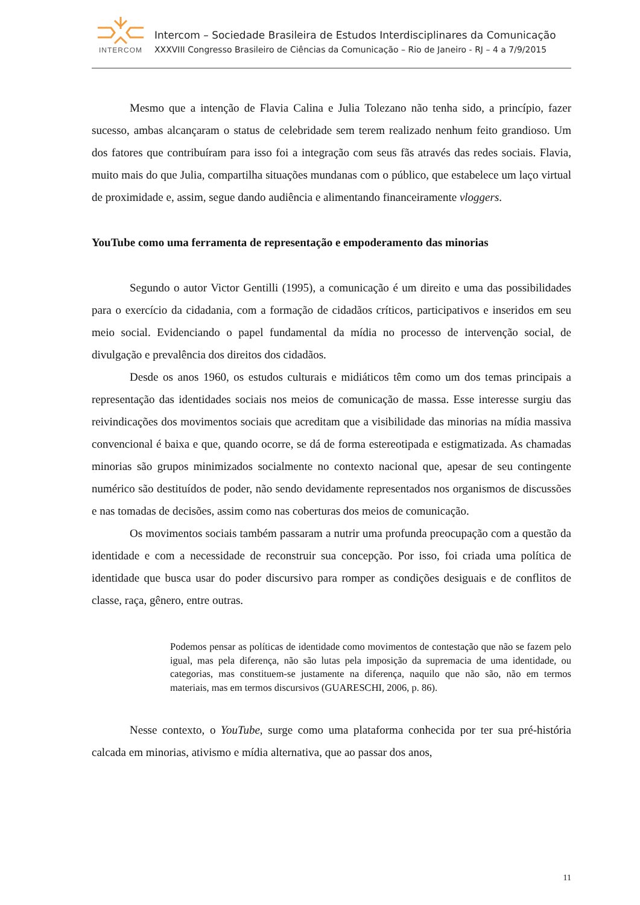INTERCOM
Intercom – Sociedade Brasileira de Estudos Interdisciplinares da Comunicação
XXXVIII Congresso Brasileiro de Ciências da Comunicação – Rio de Janeiro - RJ – 4 a 7/9/2015
Mesmo que a intenção de Flavia Calina e Julia Tolezano não tenha sido, a princípio, fazer sucesso, ambas alcançaram o status de celebridade sem terem realizado nenhum feito grandioso. Um dos fatores que contribuíram para isso foi a integração com seus fãs através das redes sociais. Flavia, muito mais do que Julia, compartilha situações mundanas com o público, que estabelece um laço virtual de proximidade e, assim, segue dando audiência e alimentando financeiramente vloggers.
YouTube como uma ferramenta de representação e empoderamento das minorias
Segundo o autor Victor Gentilli (1995), a comunicação é um direito e uma das possibilidades para o exercício da cidadania, com a formação de cidadãos críticos, participativos e inseridos em seu meio social. Evidenciando o papel fundamental da mídia no processo de intervenção social, de divulgação e prevalência dos direitos dos cidadãos.
Desde os anos 1960, os estudos culturais e midiáticos têm como um dos temas principais a representação das identidades sociais nos meios de comunicação de massa. Esse interesse surgiu das reivindicações dos movimentos sociais que acreditam que a visibilidade das minorias na mídia massiva convencional é baixa e que, quando ocorre, se dá de forma estereotipada e estigmatizada. As chamadas minorias são grupos minimizados socialmente no contexto nacional que, apesar de seu contingente numérico são destituídos de poder, não sendo devidamente representados nos organismos de discussões e nas tomadas de decisões, assim como nas coberturas dos meios de comunicação.
Os movimentos sociais também passaram a nutrir uma profunda preocupação com a questão da identidade e com a necessidade de reconstruir sua concepção. Por isso, foi criada uma política de identidade que busca usar do poder discursivo para romper as condições desiguais e de conflitos de classe, raça, gênero, entre outras.
Podemos pensar as políticas de identidade como movimentos de contestação que não se fazem pelo igual, mas pela diferença, não são lutas pela imposição da supremacia de uma identidade, ou categorias, mas constituem-se justamente na diferença, naquilo que não são, não em termos materiais, mas em termos discursivos (GUARESCHI, 2006, p. 86).
Nesse contexto, o YouTube, surge como uma plataforma conhecida por ter sua pré-história calcada em minorias, ativismo e mídia alternativa, que ao passar dos anos,
11